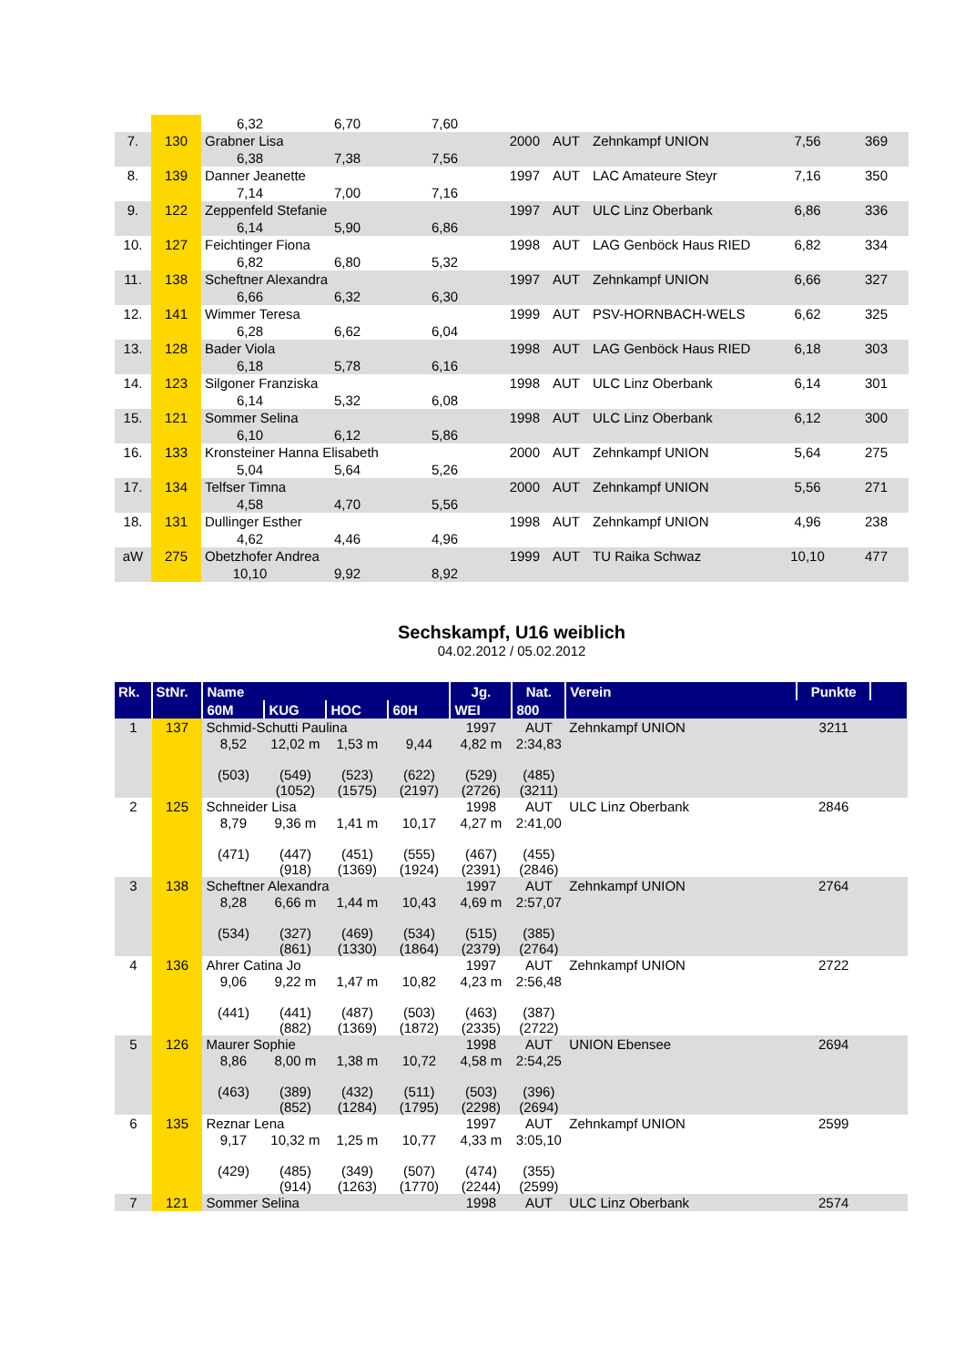| | | 6,32 | 6,70 | 7,60 | | | | | |
| 7. | 130 | Grabner Lisa | | | 2000 | AUT | Zehnkampf UNION | 7,56 | 369 |
| | | 6,38 | 7,38 | 7,56 | | | | | |
| 8. | 139 | Danner Jeanette | | | 1997 | AUT | LAC Amateure Steyr | 7,16 | 350 |
| | | 7,14 | 7,00 | 7,16 | | | | | |
| 9. | 122 | Zeppenfeld Stefanie | | | 1997 | AUT | ULC Linz Oberbank | 6,86 | 336 |
| | | 6,14 | 5,90 | 6,86 | | | | | |
| 10. | 127 | Feichtinger Fiona | | | 1998 | AUT | LAG Genböck Haus RIED | 6,82 | 334 |
| | | 6,82 | 6,80 | 5,32 | | | | | |
| 11. | 138 | Scheftner Alexandra | | | 1997 | AUT | Zehnkampf UNION | 6,66 | 327 |
| | | 6,66 | 6,32 | 6,30 | | | | | |
| 12. | 141 | Wimmer Teresa | | | 1999 | AUT | PSV-HORNBACH-WELS | 6,62 | 325 |
| | | 6,28 | 6,62 | 6,04 | | | | | |
| 13. | 128 | Bader Viola | | | 1998 | AUT | LAG Genböck Haus RIED | 6,18 | 303 |
| | | 6,18 | 5,78 | 6,16 | | | | | |
| 14. | 123 | Silgoner Franziska | | | 1998 | AUT | ULC Linz Oberbank | 6,14 | 301 |
| | | 6,14 | 5,32 | 6,08 | | | | | |
| 15. | 121 | Sommer Selina | | | 1998 | AUT | ULC Linz Oberbank | 6,12 | 300 |
| | | 6,10 | 6,12 | 5,86 | | | | | |
| 16. | 133 | Kronsteiner Hanna Elisabeth | | | 2000 | AUT | Zehnkampf UNION | 5,64 | 275 |
| | | 5,04 | 5,64 | 5,26 | | | | | |
| 17. | 134 | Telfser Timna | | | 2000 | AUT | Zehnkampf UNION | 5,56 | 271 |
| | | 4,58 | 4,70 | 5,56 | | | | | |
| 18. | 131 | Dullinger Esther | | | 1998 | AUT | Zehnkampf UNION | 4,96 | 238 |
| | | 4,62 | 4,46 | 4,96 | | | | | |
| aW | 275 | Obetzhofer Andrea | | | 1999 | AUT | TU Raika Schwaz | 10,10 | 477 |
| | | 10,10 | 9,92 | 8,92 | | | | | |
Sechskampf, U16 weiblich
04.02.2012 / 05.02.2012
| Rk. | StNr. | Name | | | | Jg. | Nat. | Verein | Punkte | |
| --- | --- | --- | --- | --- | --- | --- | --- | --- | --- | --- |
| | | 60M | KUG | HOC | 60H | WEI | 800 | | | |
| 1 | 137 | Schmid-Schutti Paulina | | | | 1997 | AUT | Zehnkampf UNION | 3211 | |
| | | 8,52 (503) | 12,02 m (549) (1052) | 1,53 m (523) (1575) | 9,44 (622) (2197) | 4,82 m (529) (2726) | 2:34,83 (485) (3211) | | | |
| 2 | 125 | Schneider Lisa | | | | 1998 | AUT | ULC Linz Oberbank | 2846 | |
| | | 8,79 (471) | 9,36 m (447) (918) | 1,41 m (451) (1369) | 10,17 (555) (1924) | 4,27 m (467) (2391) | 2:41,00 (455) (2846) | | | |
| 3 | 138 | Scheftner Alexandra | | | | 1997 | AUT | Zehnkampf UNION | 2764 | |
| | | 8,28 (534) | 6,66 m (327) (861) | 1,44 m (469) (1330) | 10,43 (534) (1864) | 4,69 m (515) (2379) | 2:57,07 (385) (2764) | | | |
| 4 | 136 | Ahrer Catina Jo | | | | 1997 | AUT | Zehnkampf UNION | 2722 | |
| | | 9,06 (441) | 9,22 m (441) (882) | 1,47 m (487) (1369) | 10,82 (503) (1872) | 4,23 m (463) (2335) | 2:56,48 (387) (2722) | | | |
| 5 | 126 | Maurer Sophie | | | | 1998 | AUT | UNION Ebensee | 2694 | |
| | | 8,86 (463) | 8,00 m (389) (852) | 1,38 m (432) (1284) | 10,72 (511) (1795) | 4,58 m (503) (2298) | 2:54,25 (396) (2694) | | | |
| 6 | 135 | Reznar Lena | | | | 1997 | AUT | Zehnkampf UNION | 2599 | |
| | | 9,17 (429) | 10,32 m (485) (914) | 1,25 m (349) (1263) | 10,77 (507) (1770) | 4,33 m (474) (2244) | 3:05,10 (355) (2599) | | | |
| 7 | 121 | Sommer Selina | | | | 1998 | AUT | ULC Linz Oberbank | 2574 | |